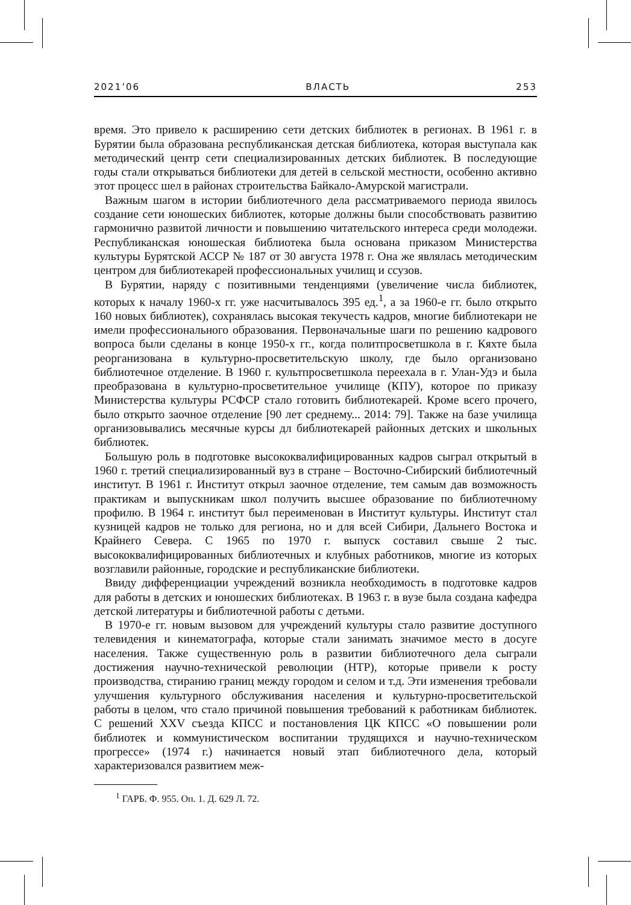2021’06 ВЛАСТЬ 253
время. Это привело к расширению сети детских библиотек в регионах. В 1961 г. в Бурятии была образована республиканская детская библиотека, которая выступала как методический центр сети специализированных детских библиотек. В последующие годы стали открываться библиотеки для детей в сельской местности, особенно активно этот процесс шел в районах строительства Байкало-Амурской магистрали.
Важным шагом в истории библиотечного дела рассматриваемого периода явилось создание сети юношеских библиотек, которые должны были способствовать развитию гармонично развитой личности и повышению читательского интереса среди молодежи. Республиканская юношеская библиотека была основана приказом Министерства культуры Бурятской АССР № 187 от 30 августа 1978 г. Она же являлась методическим центром для библиотекарей профессиональных училищ и ссузов.
В Бурятии, наряду с позитивными тенденциями (увеличение числа библиотек, которых к началу 1960-х гг. уже насчитывалось 395 ед.<sup>1</sup>, а за 1960-е гг. было открыто 160 новых библиотек), сохранялась высокая текучесть кадров, многие библиотекари не имели профессионального образования. Первоначальные шаги по решению кадрового вопроса были сделаны в конце 1950-х гг., когда политпросветшкола в г. Кяхте была реорганизована в культурно-просветительскую школу, где было организовано библиотечное отделение. В 1960 г. культпросветшкола переехала в г. Улан-Удэ и была преобразована в культурно-просветительное училище (КПУ), которое по приказу Министерства культуры РСФСР стало готовить библиотекарей. Кроме всего прочего, было открыто заочное отделение [90 лет среднему... 2014: 79]. Также на базе училища организовывались месячные курсы дл библиотекарей районных детских и школьных библиотек.
Большую роль в подготовке высококвалифицированных кадров сыграл открытый в 1960 г. третий специализированный вуз в стране – Восточно-Сибирский библиотечный институт. В 1961 г. Институт открыл заочное отделение, тем самым дав возможность практикам и выпускникам школ получить высшее образование по библиотечному профилю. В 1964 г. институт был переименован в Институт культуры. Институт стал кузницей кадров не только для региона, но и для всей Сибири, Дальнего Востока и Крайнего Севера. С 1965 по 1970 г. выпуск составил свыше 2 тыс. высококвалифицированных библиотечных и клубных работников, многие из которых возглавили районные, городские и республиканские библиотеки.
Ввиду дифференциации учреждений возникла необходимость в подготовке кадров для работы в детских и юношеских библиотеках. В 1963 г. в вузе была создана кафедра детской литературы и библиотечной работы с детьми.
В 1970-е гг. новым вызовом для учреждений культуры стало развитие доступного телевидения и кинематографа, которые стали занимать значимое место в досуге населения. Также существенную роль в развитии библиотечного дела сыграли достижения научно-технической революции (НТР), которые привели к росту производства, стиранию границ между городом и селом и т.д. Эти изменения требовали улучшения культурного обслуживания населения и культурно-просветительской работы в целом, что стало причиной повышения требований к работникам библиотек. С решений XXV съезда КПСС и постановления ЦК КПСС «О повышении роли библиотек и коммунистическом воспитании трудящихся и научно-техническом прогрессе» (1974 г.) начинается новый этап библиотечного дела, который характеризовался развитием меж-
<sup>1</sup> ГАРБ. Ф. 955. Оп. 1. Д. 629 Л. 72.